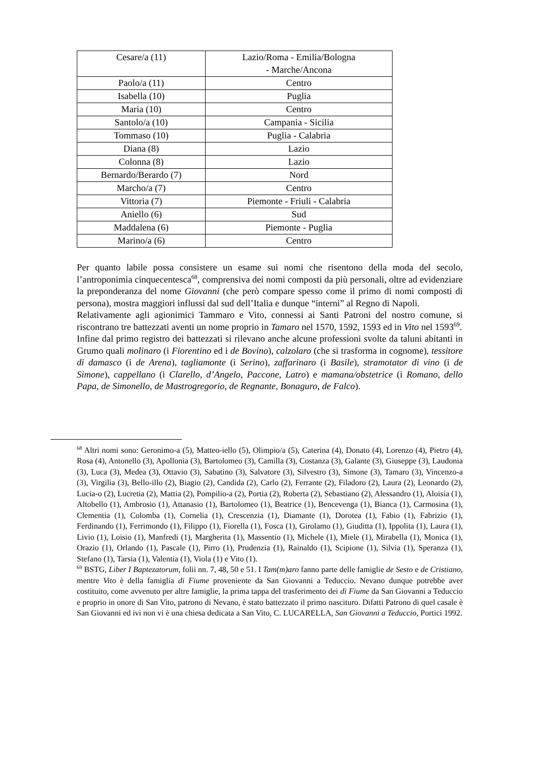| Cesare/a (11) | Lazio/Roma - Emilia/Bologna - Marche/Ancona |
| Paolo/a (11) | Centro |
| Isabella (10) | Puglia |
| Maria (10) | Centro |
| Santolo/a (10) | Campania - Sicilia |
| Tommaso (10) | Puglia - Calabria |
| Diana (8) | Lazio |
| Colonna (8) | Lazio |
| Bernardo/Berardo (7) | Nord |
| Marcho/a (7) | Centro |
| Vittoria (7) | Piemonte - Friuli - Calabria |
| Aniello (6) | Sud |
| Maddalena (6) | Piemonte - Puglia |
| Marino/a (6) | Centro |
Per quanto labile possa consistere un esame sui nomi che risentono della moda del secolo, l’antroponimia cinquecentesca<sup>68</sup>, comprensiva dei nomi composti da più personali, oltre ad evidenziare la preponderanza del nome Giovanni (che però compare spesso come il primo di nomi composti di persona), mostra maggiori influssi dal sud dell’Italia e dunque “interni” al Regno di Napoli.
Relativamente agli agionimici Tammaro e Vito, connessi ai Santi Patroni del nostro comune, si riscontrano tre battezzati aventi un nome proprio in Tamaro nel 1570, 1592, 1593 ed in Vito nel 1593<sup>69</sup>.
Infine dal primo registro dei battezzati si rilevano anche alcune professioni svolte da taluni abitanti in Grumo quali molinaro (i Fiorentino ed i de Bovino), calzolaro (che si trasforma in cognome), tessitore di damasco (i de Arena), tagliamonte (i Serino), zaffarinaro (i Basile), stramotator di vino (i de Simone), cappellano (i Clarello, d’Angelo, Paccone, Latro) e mamana/obstetrice (i Romano, dello Papa, de Simonello, de Mastrogregorio, de Regnante, Bonaguro, de Falco).
<sup>68</sup> Altri nomi sono: Geronimo-a (5), Matteo-iello (5), Olimpio/a (5), Caterina (4), Donato (4), Lorenzo (4), Pietro (4), Rosa (4), Antonello (3), Apollonia (3), Bartolomeo (3), Camilla (3), Costanza (3), Galante (3), Giuseppe (3), Laudonia (3), Luca (3), Medea (3), Ottavio (3), Sabatino (3), Salvatore (3), Silvestro (3), Simone (3), Tamaro (3), Vincenzo-a (3), Virgilia (3), Bello-illo (2), Biagio (2), Candida (2), Carlo (2), Ferrante (2), Filadoro (2), Laura (2), Leonardo (2), Lucia-o (2), Lucretia (2), Mattia (2), Pompilio-a (2), Portia (2), Roberta (2), Sebastiano (2), Alessandro (1), Aloisia (1), Altobello (1), Ambrosio (1), Attanasio (1), Bartolomeo (1), Beatrice (1), Bencevenga (1), Bianca (1), Carmosina (1), Clementia (1), Colomba (1), Cornelia (1), Crescenzia (1), Diamante (1), Dorotea (1), Fabio (1), Fabrizio (1), Ferdinando (1), Ferrimondo (1), Filippo (1), Fiorella (1), Fosca (1), Girolamo (1), Giuditta (1), Ippolita (1), Laura (1), Livio (1), Loisio (1), Manfredi (1), Margherita (1), Massentio (1), Michele (1), Miele (1), Mirabella (1), Monica (1), Orazio (1), Orlando (1), Pascale (1), Pirro (1), Prudenzia (1), Rainaldo (1), Scipione (1), Silvia (1), Speranza (1), Stefano (1), Tarsia (1), Valentia (1), Viola (1) e Vito (1).
<sup>69</sup> BSTG, Liber I Baptezatorum, folii nn. 7, 48, 50 e 51. I Tam(m)aro fanno parte delle famiglie de Sesto e de Cristiano, mentre Vito è della famiglia di Fiume proveniente da San Giovanni a Teduccio. Nevano dunque potrebbe aver costituito, come avvenuto per altre famiglie, la prima tappa del trasferimento dei di Fiume da San Giovanni a Teduccio e proprio in onore di San Vito, patrono di Nevano, è stato battezzato il primo nascituro. Difatti Patrono di quel casale è San Giovanni ed ivi non vi è una chiesa dedicata a San Vito, C. LUCARELLA, San Giovanni a Teduccio, Portici 1992.